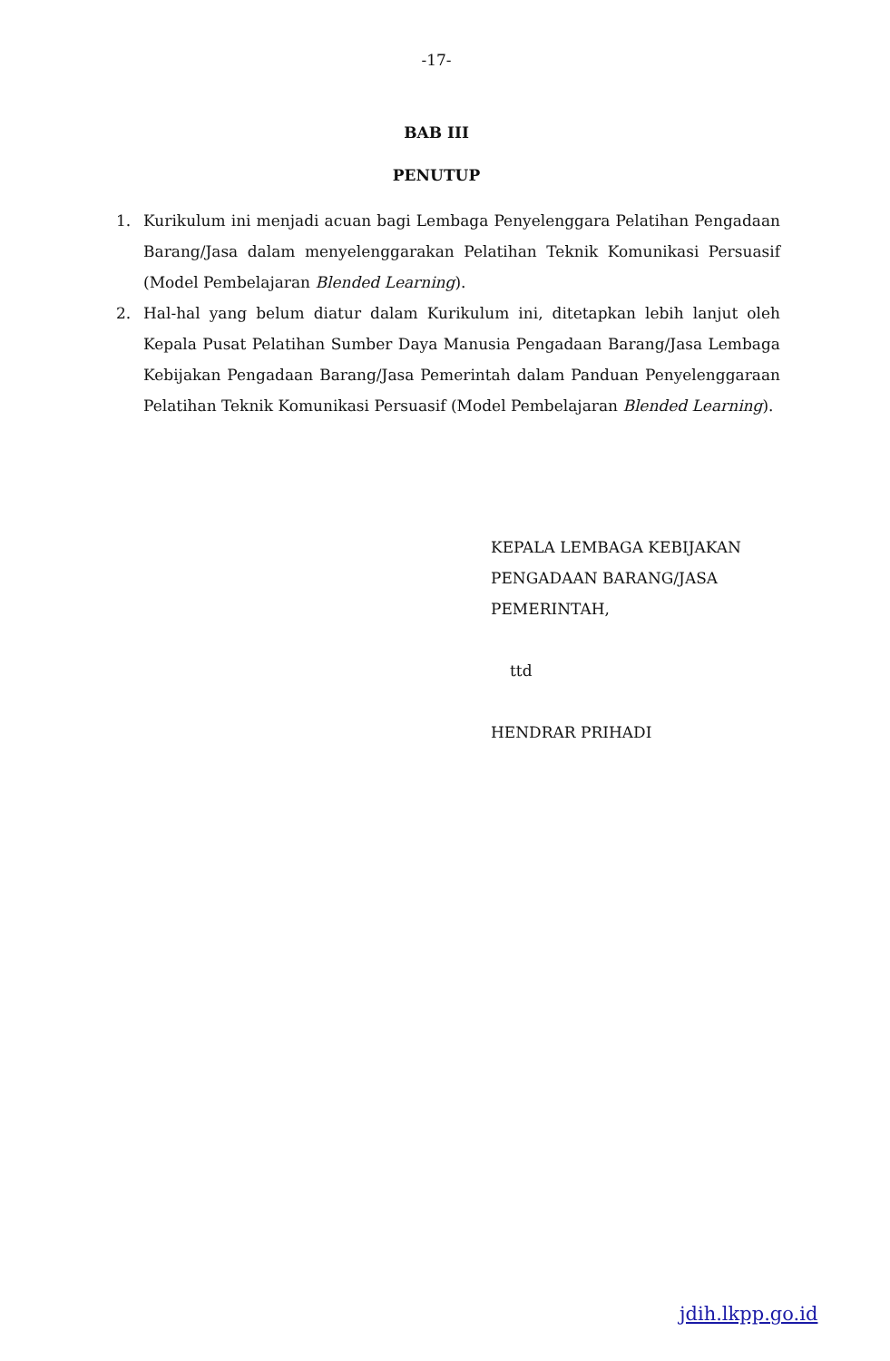-17-
BAB III
PENUTUP
1. Kurikulum ini menjadi acuan bagi Lembaga Penyelenggara Pelatihan Pengadaan Barang/Jasa dalam menyelenggarakan Pelatihan Teknik Komunikasi Persuasif (Model Pembelajaran Blended Learning).
2. Hal-hal yang belum diatur dalam Kurikulum ini, ditetapkan lebih lanjut oleh Kepala Pusat Pelatihan Sumber Daya Manusia Pengadaan Barang/Jasa Lembaga Kebijakan Pengadaan Barang/Jasa Pemerintah dalam Panduan Penyelenggaraan Pelatihan Teknik Komunikasi Persuasif (Model Pembelajaran Blended Learning).
KEPALA LEMBAGA KEBIJAKAN
PENGADAAN BARANG/JASA
PEMERINTAH,
ttd
HENDRAR PRIHADI
jdih.lkpp.go.id